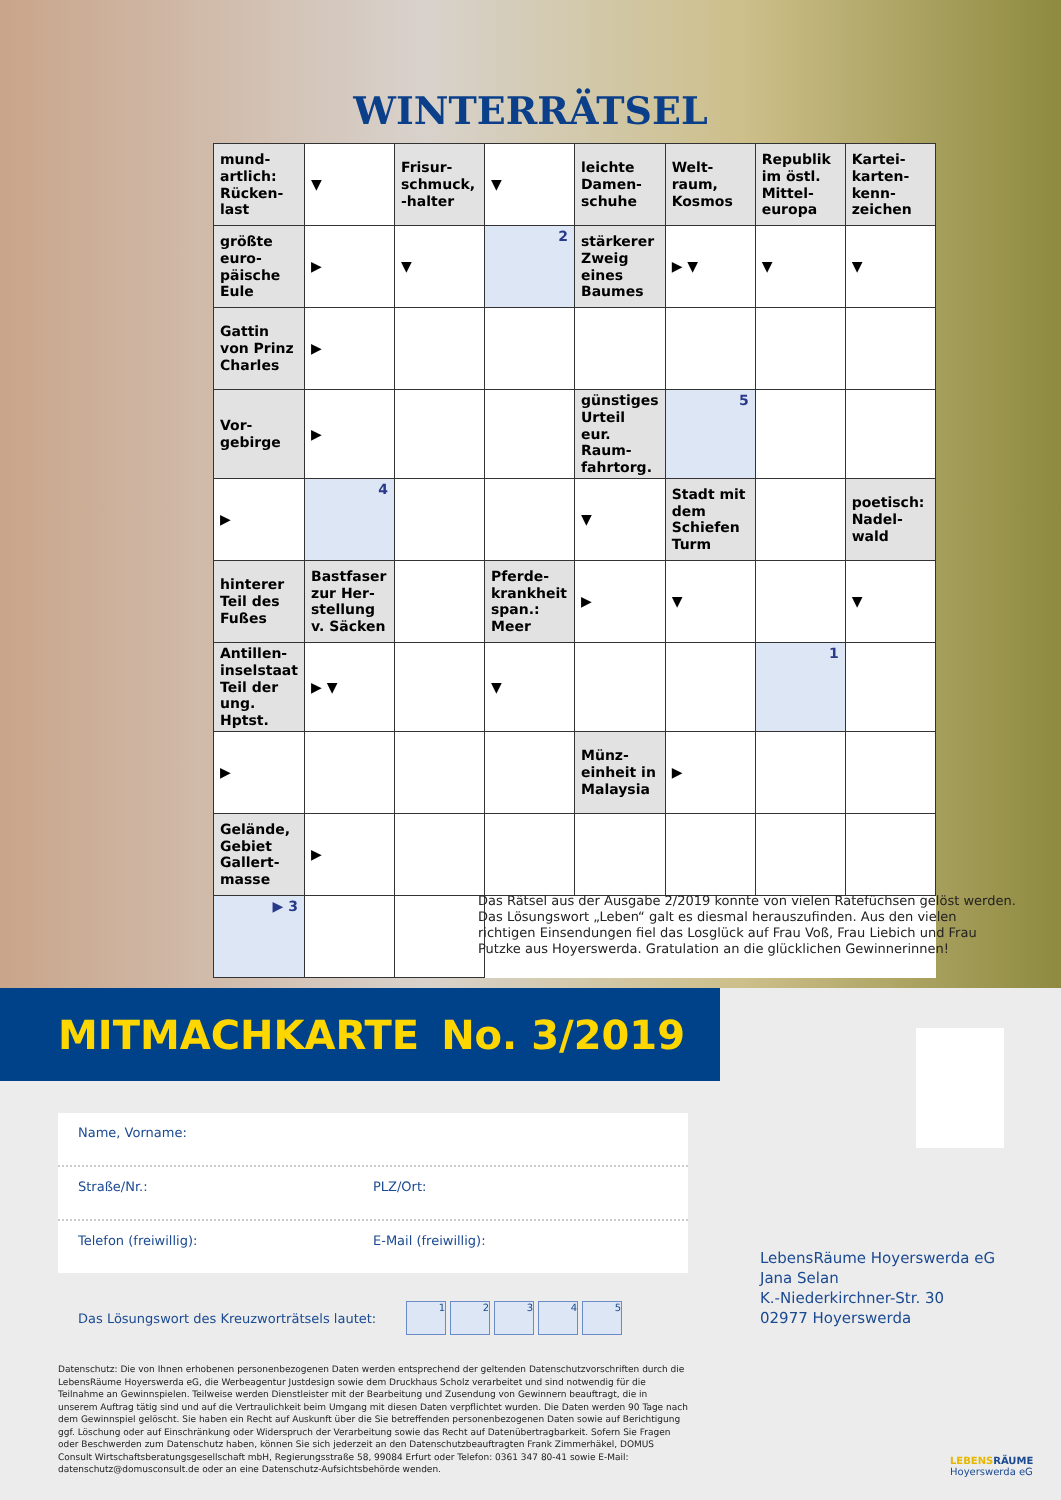WINTERRÄTSEL
| mund-artlich: Rücken-last | ▼ | Frisur-schmuck, -halter | ▼ | leichte Damen-schuhe | Welt-raum, Kosmos | Republik im östl. Mittel-europa | Kartei-karten-kenn-zeichen |
| größte euro-päische Eule | ▶ | ▼ | 2 | stärkerer Zweig eines Baumes | ▶ ▼ | ▼ | ▼ |
| Gattin von Prinz Charles | ▶ | | | | | | |
| Vor-gebirge | ▶ | | | günstiges Urteil eur. Raum-fahrtorg. | 5 | | |
| ▶ | 4 | | | ▼ | Stadt mit dem Schiefen Turm | | poetisch: Nadel-wald |
| hinterer Teil des Fußes | Bastfaser zur Her-stellung v. Säcken | | Pferde-krankheit span.: Meer | ▶ | ▼ | | ▼ |
| Antillen-inselstaat Teil der ung. Hptst. | ▶ ▼ | | ▼ | | | 1 | |
| ▶ | | | | Münz-einheit in Malaysia | ▶ | | |
| Gelände, Gebiet Gallert-masse | ▶ | | | | | | |
| ▶ 3 | | | | | | | |
Das Rätsel aus der Ausgabe 2/2019 konnte von vielen Ratefüchsen gelöst werden. Das Lösungswort „Leben“ galt es diesmal herauszufinden. Aus den vielen richtigen Einsendungen fiel das Losglück auf Frau Voß, Frau Liebich und Frau Putzke aus Hoyerswerda. Gratulation an die glücklichen Gewinnerinnen!
MITMACHKARTE No. 3/2019
Name, Vorname:
Straße/Nr.: PLZ/Ort:
Telefon (freiwillig): E-Mail (freiwillig):
Das Lösungswort des Kreuzworträtsels lautet: 12345
Datenschutz: Die von Ihnen erhobenen personenbezogenen Daten werden entsprechend der geltenden Datenschutzvorschriften durch die LebensRäume Hoyerswerda eG, die Werbeagentur Justdesign sowie dem Druckhaus Scholz verarbeitet und sind notwendig für die Teilnahme an Gewinnspielen. Teilweise werden Dienstleister mit der Bearbeitung und Zusendung von Gewinnern beauftragt, die in unserem Auftrag tätig sind und auf die Vertraulichkeit beim Umgang mit diesen Daten verpflichtet wurden. Die Daten werden 90 Tage nach dem Gewinnspiel gelöscht. Sie haben ein Recht auf Auskunft über die Sie betreffenden personenbezogenen Daten sowie auf Berichtigung ggf. Löschung oder auf Einschränkung oder Widerspruch der Verarbeitung sowie das Recht auf Datenübertragbarkeit. Sofern Sie Fragen oder Beschwerden zum Datenschutz haben, können Sie sich jederzeit an den Datenschutzbeauftragten Frank Zimmerhäkel, DOMUS Consult Wirtschaftsberatungsgesellschaft mbH, Regierungsstraße 58, 99084 Erfurt oder Telefon: 0361 347 80-41 sowie E-Mail: datenschutz@domusconsult.de oder an eine Datenschutz-Aufsichtsbehörde wenden.
LebensRäume Hoyerswerda eG
Jana Selan
K.-Niederkirchner-Str. 30
02977 Hoyerswerda
LEBENS RÄUME
Hoyerswerda eG